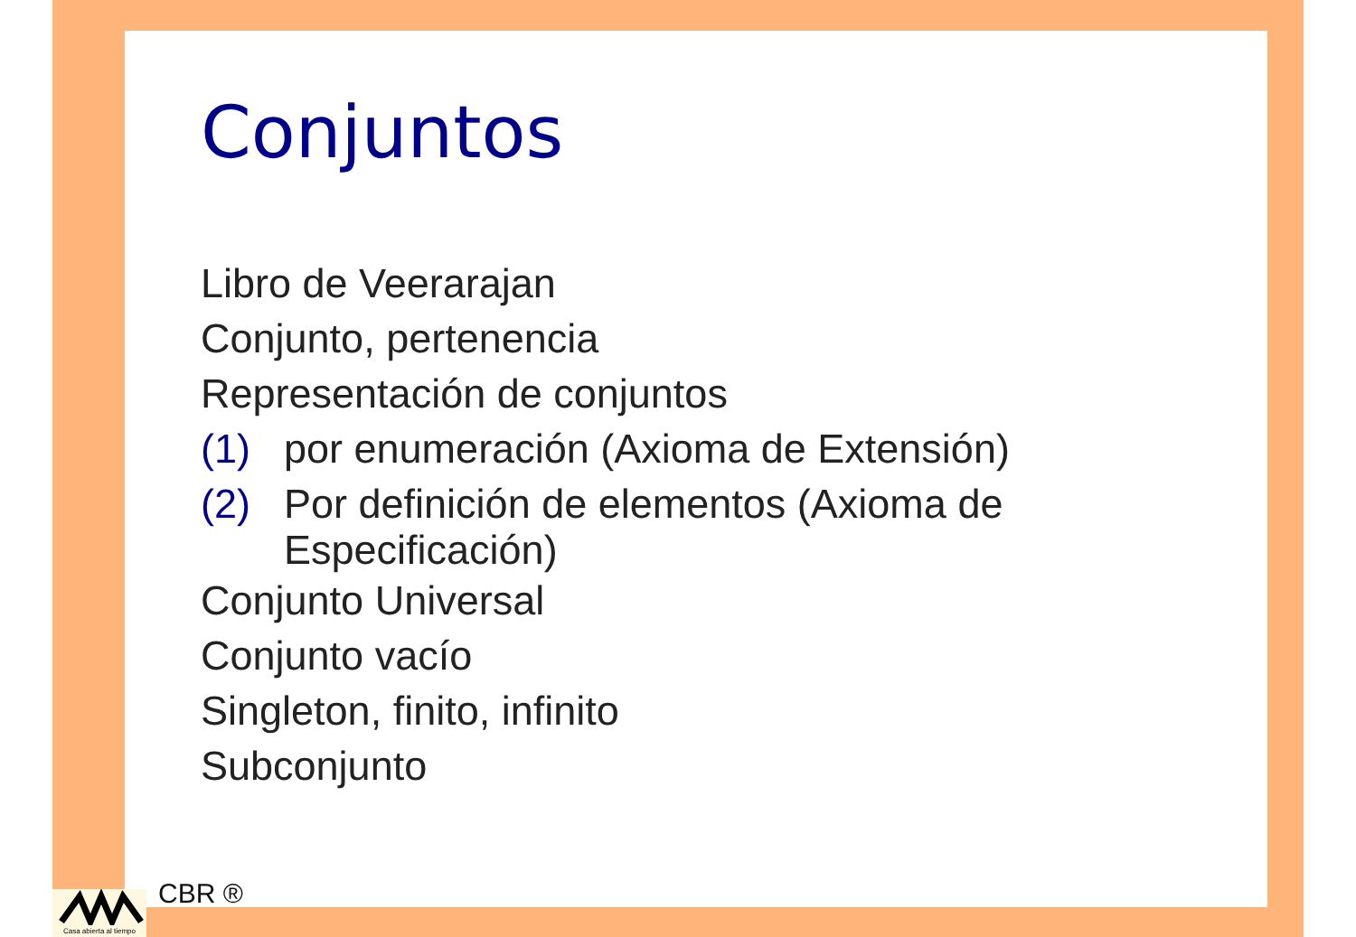Conjuntos
Libro de Veerarajan
Conjunto, pertenencia
Representación de conjuntos
(1) por enumeración (Axioma de Extensión)
(2) Por definición de elementos (Axioma de Especificación)
Conjunto Universal
Conjunto vacío
Singleton, finito, infinito
Subconjunto
CBR ®
Casa abierta al tiempo